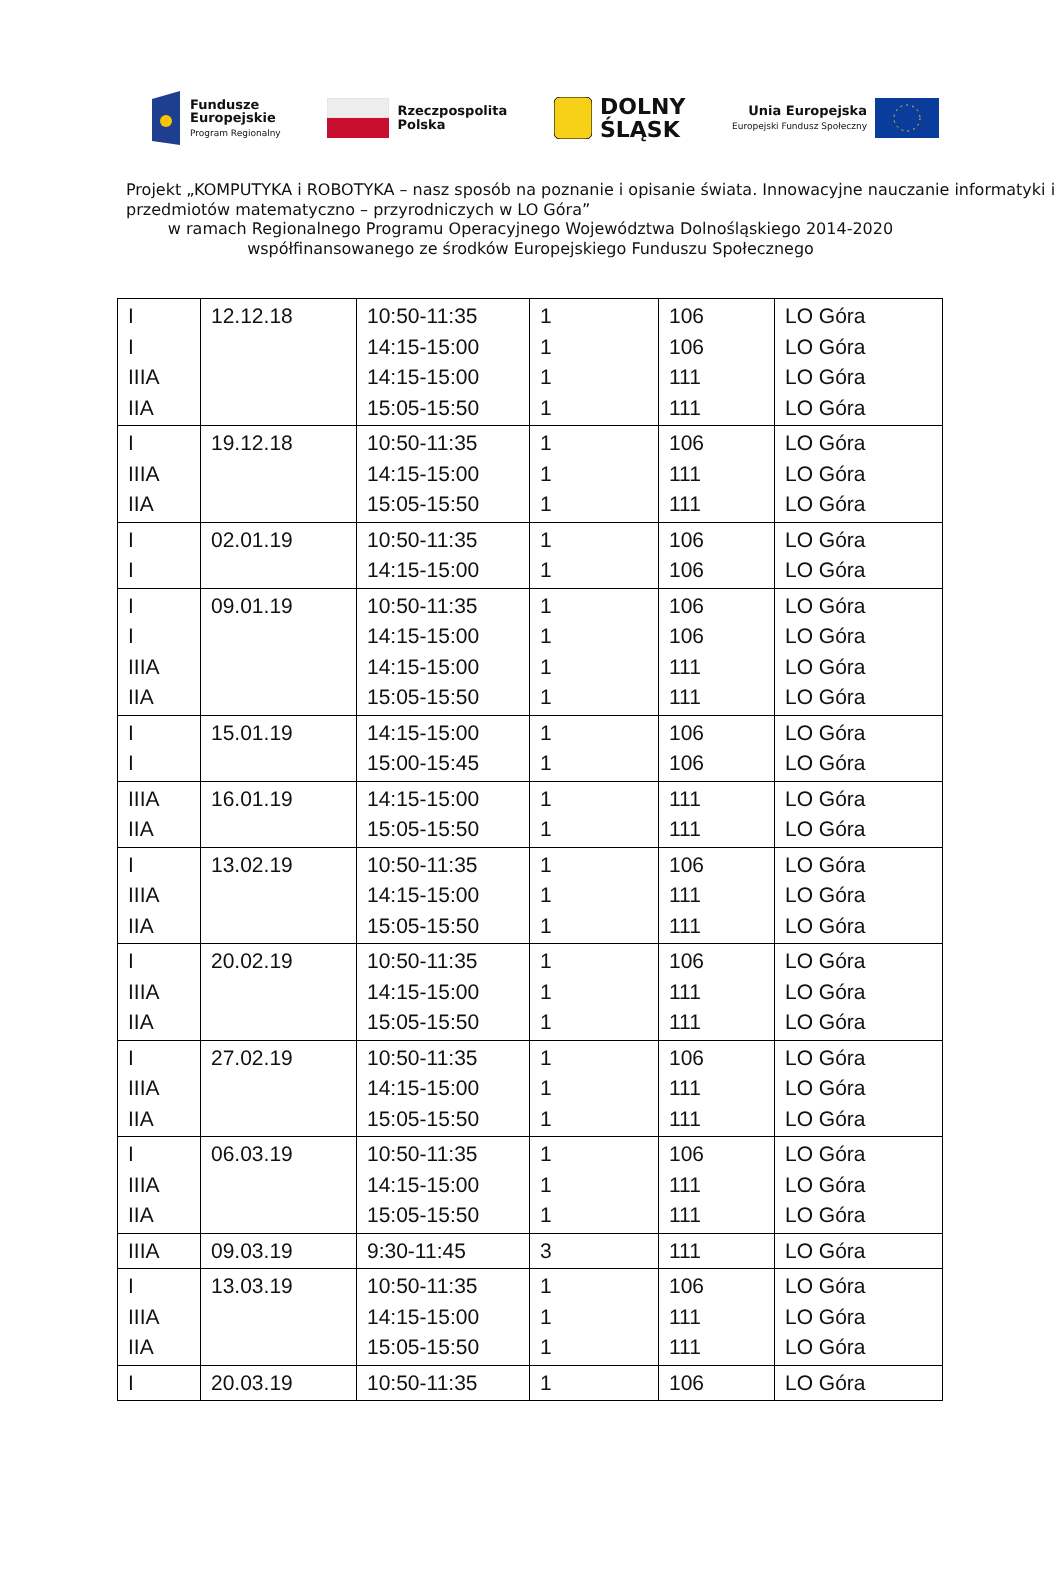Fundusze
Europejskie
Program Regionalny
Rzeczpospolita
Polska
DOLNY
ŚLĄSK
Unia Europejska
Europejski Fundusz Społeczny
Projekt „KOMPUTYKA i ROBOTYKA – nasz sposób na poznanie i opisanie świata. Innowacyjne nauczanie informatyki i przedmiotów matematyczno – przyrodniczych w LO Góra”
w ramach Regionalnego Programu Operacyjnego Województwa Dolnośląskiego 2014-2020
współfinansowanego ze środków Europejskiego Funduszu Społecznego
| I I IIIA IIA | 12.12.18 | 10:50-11:35 14:15-15:00 14:15-15:00 15:05-15:50 | 1 1 1 1 | 106 106 111 111 | LO Góra LO Góra LO Góra LO Góra |
| I IIIA IIA | 19.12.18 | 10:50-11:35 14:15-15:00 15:05-15:50 | 1 1 1 | 106 111 111 | LO Góra LO Góra LO Góra |
| I I | 02.01.19 | 10:50-11:35 14:15-15:00 | 1 1 | 106 106 | LO Góra LO Góra |
| I I IIIA IIA | 09.01.19 | 10:50-11:35 14:15-15:00 14:15-15:00 15:05-15:50 | 1 1 1 1 | 106 106 111 111 | LO Góra LO Góra LO Góra LO Góra |
| I I | 15.01.19 | 14:15-15:00 15:00-15:45 | 1 1 | 106 106 | LO Góra LO Góra |
| IIIA IIA | 16.01.19 | 14:15-15:00 15:05-15:50 | 1 1 | 111 111 | LO Góra LO Góra |
| I IIIA IIA | 13.02.19 | 10:50-11:35 14:15-15:00 15:05-15:50 | 1 1 1 | 106 111 111 | LO Góra LO Góra LO Góra |
| I IIIA IIA | 20.02.19 | 10:50-11:35 14:15-15:00 15:05-15:50 | 1 1 1 | 106 111 111 | LO Góra LO Góra LO Góra |
| I IIIA IIA | 27.02.19 | 10:50-11:35 14:15-15:00 15:05-15:50 | 1 1 1 | 106 111 111 | LO Góra LO Góra LO Góra |
| I IIIA IIA | 06.03.19 | 10:50-11:35 14:15-15:00 15:05-15:50 | 1 1 1 | 106 111 111 | LO Góra LO Góra LO Góra |
| IIIA | 09.03.19 | 9:30-11:45 | 3 | 111 | LO Góra |
| I IIIA IIA | 13.03.19 | 10:50-11:35 14:15-15:00 15:05-15:50 | 1 1 1 | 106 111 111 | LO Góra LO Góra LO Góra |
| I | 20.03.19 | 10:50-11:35 | 1 | 106 | LO Góra |